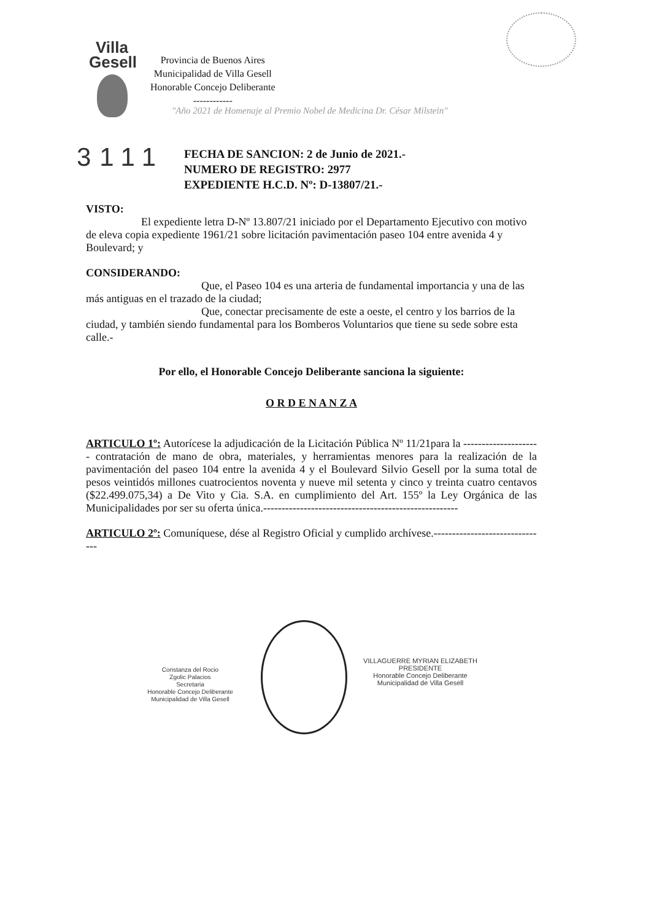Villa
Gesell
Provincia de Buenos Aires
Municipalidad de Villa Gesell
Honorable Concejo Deliberante
------------
"Año 2021 de Homenaje al Premio Nobel de Medicina Dr. César Milstein"
3111
FECHA DE SANCION: 2 de Junio de 2021.-
NUMERO DE REGISTRO: 2977
EXPEDIENTE H.C.D. Nº: D-13807/21.-
VISTO:
El expediente letra D-Nº 13.807/21 iniciado por el Departamento Ejecutivo con motivo de eleva copia expediente 1961/21 sobre licitación pavimentación paseo 104 entre avenida 4 y Boulevard; y
CONSIDERANDO:
Que, el Paseo 104 es una arteria de fundamental importancia y una de las más antiguas en el trazado de la ciudad;
Que, conectar precisamente de este a oeste, el centro y los barrios de la ciudad, y también siendo fundamental para los Bomberos Voluntarios que tiene su sede sobre esta calle.-
Por ello, el Honorable Concejo Deliberante sanciona la siguiente:
O R D E N A N Z A
ARTICULO 1º: Autorícese la adjudicación de la Licitación Pública Nº 11/21para la --------------------- contratación de mano de obra, materiales, y herramientas menores para la realización de la pavimentación del paseo 104 entre la avenida 4 y el Boulevard Silvio Gesell por la suma total de pesos veintidós millones cuatrocientos noventa y nueve mil setenta y cinco y treinta cuatro centavos ($22.499.075,34) a De Vito y Cia. S.A. en cumplimiento del Art. 155º la Ley Orgánica de las Municipalidades por ser su oferta única.-----------------------------------------------------
ARTICULO 2º: Comuníquese, dése al Registro Oficial y cumplido archívese.-------------------------------
Constanza del Rocio
Zgolic Palacios
Secretaria
Honorable Concejo Deliberante
Municipalidad de Villa Gesell
VILLAGUERRE MYRIAN ELIZABETH
PRESIDENTE
Honorable Concejo Deliberante
Municipalidad de Villa Gesell